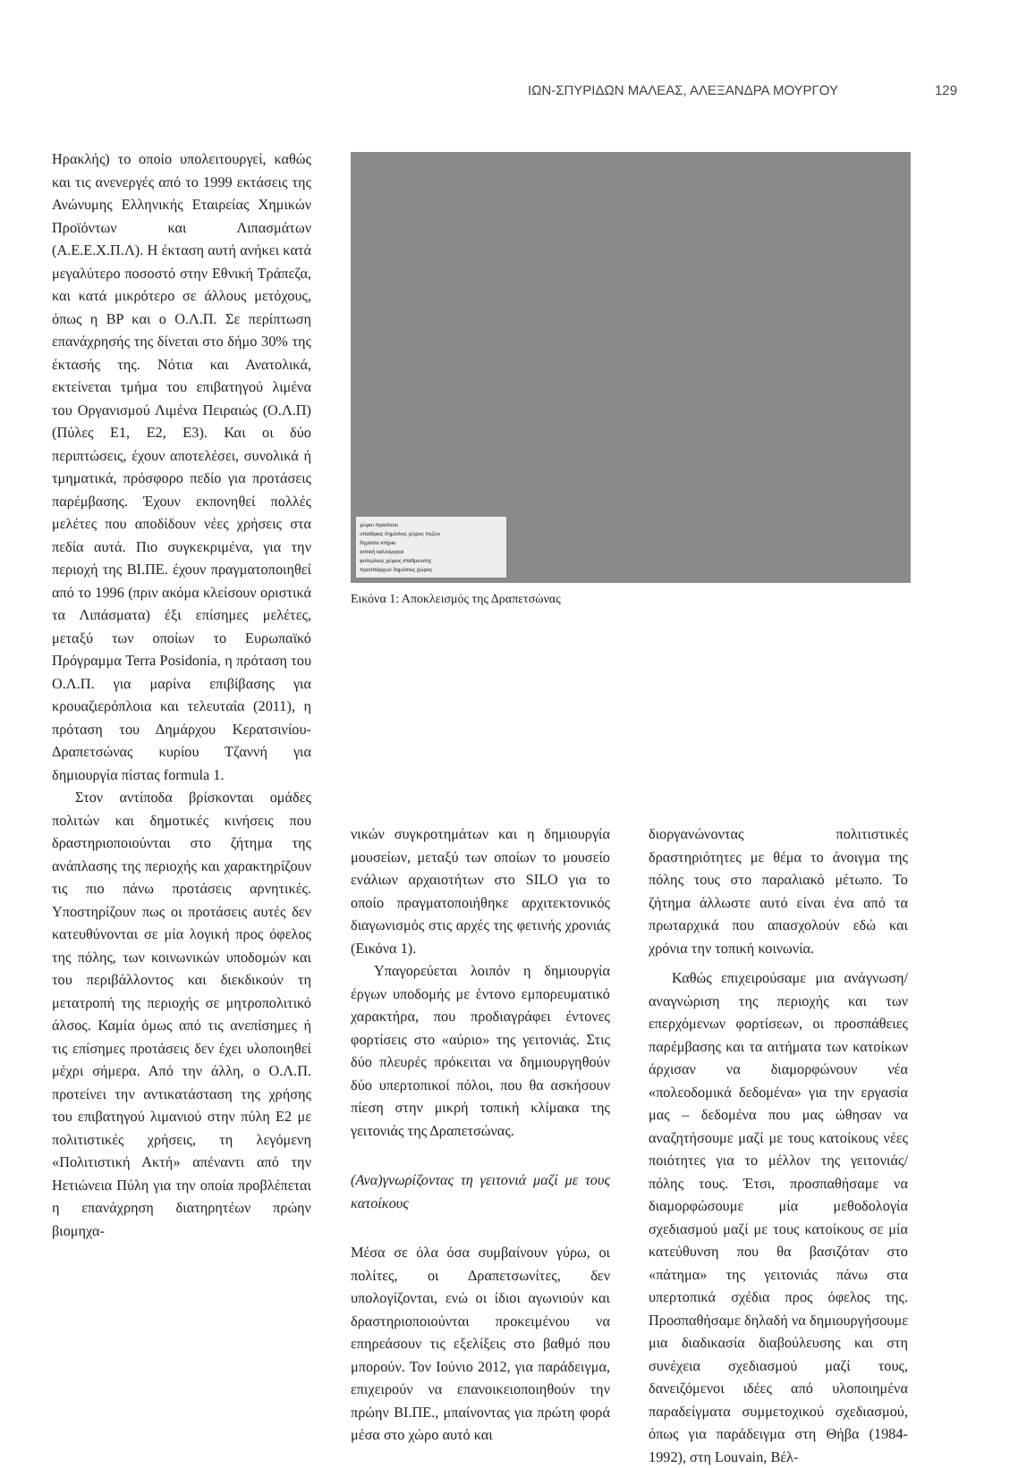ΙΩΝ-ΣΠΥΡΙΔΩΝ ΜΑΛΕΑΣ, ΑΛΕΞΑΝΔΡΑ ΜΟΥΡΓΟΥ 129
Ηρακλής) το οποίο υπολειτουργεί, καθώς και τις ανενεργές από το 1999 εκτάσεις της Ανώνυμης Ελληνικής Εταιρείας Χημικών Προϊόντων και Λιπασμάτων (Α.Ε.Ε.Χ.Π.Λ). Η έκταση αυτή ανήκει κατά μεγαλύτερο ποσοστό στην Εθνική Τράπεζα, και κατά μικρότερο σε άλλους μετόχους, όπως η BP και ο Ο.Λ.Π. Σε περίπτωση επανάχρησής της δίνεται στο δήμο 30% της έκτασής της. Νότια και Ανατολικά, εκτείνεται τμήμα του επιβατηγού λιμένα του Οργανισμού Λιμένα Πειραιώς (Ο.Λ.Π) (Πύλες Ε1, Ε2, Ε3). Και οι δύο περιπτώσεις, έχουν αποτελέσει, συνολικά ή τμηματικά, πρόσφορο πεδίο για προτάσεις παρέμβασης. Έχουν εκπονηθεί πολλές μελέτες που αποδίδουν νέες χρήσεις στα πεδία αυτά. Πιο συγκεκριμένα, για την περιοχή της ΒΙ.ΠΕ. έχουν πραγματοποιηθεί από το 1996 (πριν ακόμα κλείσουν οριστικά τα Λιπάσματα) έξι επίσημες μελέτες, μεταξύ των οποίων το Ευρωπαϊκό Πρόγραμμα Terra Posidonia, η πρόταση του Ο.Λ.Π. για μαρίνα επιβίβασης για κρουαζιερόπλοια και τελευταία (2011), η πρόταση του Δημάρχου Κερατσινίου-Δραπετσώνας κυρίου Τζαννή για δημιουργία πίστας formula 1.
Στον αντίποδα βρίσκονται ομάδες πολιτών και δημοτικές κινήσεις που δραστηριοποιούνται στο ζήτημα της ανάπλασης της περιοχής και χαρακτηρίζουν τις πιο πάνω προτάσεις αρνητικές. Υποστηρίζουν πως οι προτάσεις αυτές δεν κατευθύνονται σε μία λογική προς όφελος της πόλης, των κοινωνικών υποδομών και του περιβάλλοντος και διεκδικούν τη μετατροπή της περιοχής σε μητροπολιτικό άλσος. Καμία όμως από τις ανεπίσημες ή τις επίσημες προτάσεις δεν έχει υλοποιηθεί μέχρι σήμερα. Από την άλλη, ο Ο.Λ.Π. προτείνει την αντικατάσταση της χρήσης του επιβατηγού λιμανιού στην πύλη Ε2 με πολιτιστικές χρήσεις, τη λεγόμενη «Πολιτιστική Ακτή» απέναντι από την Ηετιώνεια Πύλη για την οποία προβλέπεται η επανάχρηση διατηρητέων πρώην βιομηχα-
χώροι πρασίνου
υπαίθριος δημόσιος χώρος πεζών
δημόσιο κτήριο
αστική καλλιέργεια
φυτεμένος χώρος στάθμευσης
προϋπάρχων δημόσιος χώρος
Εικόνα 1: Αποκλεισμός της Δραπετσώνας
νικών συγκροτημάτων και η δημιουργία μουσείων, μεταξύ των οποίων το μουσείο ενάλιων αρχαιοτήτων στο SILO για το οποίο πραγματοποιήθηκε αρχιτεκτονικός διαγωνισμός στις αρχές της φετινής χρονιάς (Εικόνα 1).
Υπαγορεύεται λοιπόν η δημιουργία έργων υποδομής με έντονο εμπορευματικό χαρακτήρα, που προδιαγράφει έντονες φορτίσεις στο «αύριο» της γειτονιάς. Στις δύο πλευρές πρόκειται να δημιουργηθούν δύο υπερτοπικοί πόλοι, που θα ασκήσουν πίεση στην μικρή τοπική κλίμακα της γειτονιάς της Δραπετσώνας.
(Ανα)γνωρίζοντας τη γειτονιά μαζί με τους κατοίκους
Μέσα σε όλα όσα συμβαίνουν γύρω, οι πολίτες, οι Δραπετσωνίτες, δεν υπολογίζονται, ενώ οι ίδιοι αγωνιούν και δραστηριοποιούνται προκειμένου να επηρεάσουν τις εξελίξεις στο βαθμό που μπορούν. Τον Ιούνιο 2012, για παράδειγμα, επιχειρούν να επανοικειοποιηθούν την πρώην ΒΙ.ΠΕ., μπαίνοντας για πρώτη φορά μέσα στο χώρο αυτό και
διοργανώνοντας πολιτιστικές δραστηριότητες με θέμα το άνοιγμα της πόλης τους στο παραλιακό μέτωπο. Το ζήτημα άλλωστε αυτό είναι ένα από τα πρωταρχικά που απασχολούν εδώ και χρόνια την τοπική κοινωνία.
Καθώς επιχειρούσαμε μια ανάγνωση/αναγνώριση της περιοχής και των επερχόμενων φορτίσεων, οι προσπάθειες παρέμβασης και τα αιτήματα των κατοίκων άρχισαν να διαμορφώνουν νέα «πολεοδομικά δεδομένα» για την εργασία μας – δεδομένα που μας ώθησαν να αναζητήσουμε μαζί με τους κατοίκους νέες ποιότητες για το μέλλον της γειτονιάς/πόλης τους. Έτσι, προσπαθήσαμε να διαμορφώσουμε μία μεθοδολογία σχεδιασμού μαζί με τους κατοίκους σε μία κατεύθυνση που θα βασιζόταν στο «πάτημα» της γειτονιάς πάνω στα υπερτοπικά σχέδια προς όφελος της. Προσπαθήσαμε δηλαδή να δημιουργήσουμε μια διαδικασία διαβούλευσης και στη συνέχεια σχεδιασμού μαζί τους, δανειζόμενοι ιδέες από υλοποιημένα παραδείγματα συμμετοχικού σχεδιασμού, όπως για παράδειγμα στη Θήβα (1984-1992), στη Louvain, Βέλ-